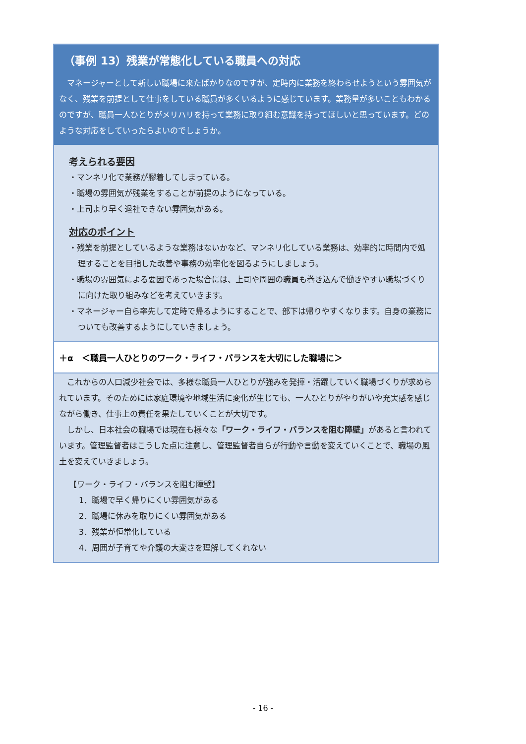（事例 13）残業が常態化している職員への対応
マネージャーとして新しい職場に来たばかりなのですが、定時内に業務を終わらせようという雰囲気がなく、残業を前提として仕事をしている職員が多くいるように感じています。業務量が多いこともわかるのですが、職員一人ひとりがメリハリを持って業務に取り組む意識を持ってほしいと思っています。どのような対応をしていったらよいのでしょうか。
考えられる要因
・マンネリ化で業務が膠着してしまっている。
・職場の雰囲気が残業をすることが前提のようになっている。
・上司より早く退社できない雰囲気がある。
対応のポイント
・残業を前提としているような業務はないかなど、マンネリ化している業務は、効率的に時間内で処理することを目指した改善や事務の効率化を図るようにしましょう。
・職場の雰囲気による要因であった場合には、上司や周囲の職員も巻き込んで働きやすい職場づくりに向けた取り組みなどを考えていきます。
・マネージャー自ら率先して定時で帰るようにすることで、部下は帰りやすくなります。自身の業務についても改善するようにしていきましょう。
＋α　＜職員一人ひとりのワーク・ライフ・バランスを大切にした職場に＞
これからの人口減少社会では、多様な職員一人ひとりが強みを発揮・活躍していく職場づくりが求められています。そのためには家庭環境や地域生活に変化が生じても、一人ひとりがやりがいや充実感を感じながら働き、仕事上の責任を果たしていくことが大切です。
しかし、日本社会の職場では現在も様々な「ワーク・ライフ・バランスを阻む障壁」があると言われています。管理監督者はこうした点に注意し、管理監督者自らが行動や言動を変えていくことで、職場の風土を変えていきましょう。
【ワーク・ライフ・バランスを阻む障壁】
1．職場で早く帰りにくい雰囲気がある
2．職場に休みを取りにくい雰囲気がある
3．残業が恒常化している
4．周囲が子育てや介護の大変さを理解してくれない
- 16 -